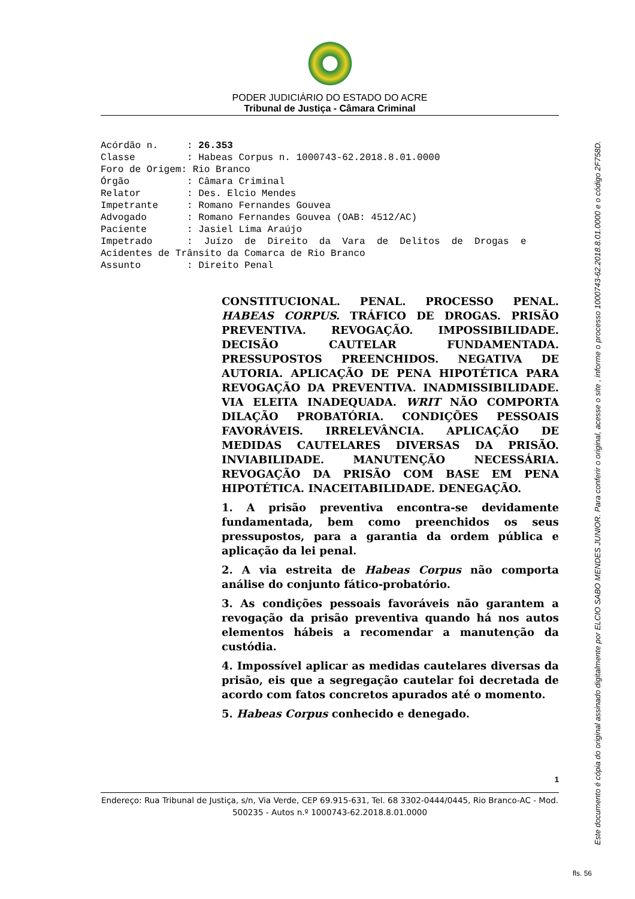PODER JUDICIÁRIO DO ESTADO DO ACRE
Tribunal de Justiça - Câmara Criminal
Acórdão n. : 26.353 Classe : Habeas Corpus n. 1000743-62.2018.8.01.0000 Foro de Origem: Rio Branco Órgão : Câmara Criminal Relator : Des. Elcio Mendes Impetrante : Romano Fernandes Gouvea Advogado : Romano Fernandes Gouvea (OAB: 4512/AC) Paciente : Jasiel Lima Araújo Impetrado : Juízo de Direito da Vara de Delitos de Drogas e Acidentes de Trânsito da Comarca de Rio Branco Assunto : Direito Penal
CONSTITUCIONAL. PENAL. PROCESSO PENAL. HABEAS CORPUS. TRÁFICO DE DROGAS. PRISÃO PREVENTIVA. REVOGAÇÃO. IMPOSSIBILIDADE. DECISÃO CAUTELAR FUNDAMENTADA. PRESSUPOSTOS PREENCHIDOS. NEGATIVA DE AUTORIA. APLICAÇÃO DE PENA HIPOTÉTICA PARA REVOGAÇÃO DA PREVENTIVA. INADMISSIBILIDADE. VIA ELEITA INADEQUADA. WRIT NÃO COMPORTA DILAÇÃO PROBATÓRIA. CONDIÇÕES PESSOAIS FAVORÁVEIS. IRRELEVÂNCIA. APLICAÇÃO DE MEDIDAS CAUTELARES DIVERSAS DA PRISÃO. INVIABILIDADE. MANUTENÇÃO NECESSÁRIA. REVOGAÇÃO DA PRISÃO COM BASE EM PENA HIPOTÉTICA. INACEITABILIDADE. DENEGAÇÃO.
1. A prisão preventiva encontra-se devidamente fundamentada, bem como preenchidos os seus pressupostos, para a garantia da ordem pública e aplicação da lei penal.
2. A via estreita de Habeas Corpus não comporta análise do conjunto fático-probatório.
3. As condições pessoais favoráveis não garantem a revogação da prisão preventiva quando há nos autos elementos hábeis a recomendar a manutenção da custódia.
4. Impossível aplicar as medidas cautelares diversas da prisão, eis que a segregação cautelar foi decretada de acordo com fatos concretos apurados até o momento.
5. Habeas Corpus conhecido e denegado.
1
Endereço: Rua Tribunal de Justiça, s/n, Via Verde, CEP 69.915-631, Tel. 68 3302-0444/0445, Rio Branco-AC - Mod. 500235 - Autos n.º 1000743-62.2018.8.01.0000
Este documento é cópia do original assinado digitalmente por ELCIO SABO MENDES JUNIOR. Para conferir o original, acesse o site , informe o processo 1000743-62.2018.8.01.0000 e o código 2F758D.
fls. 56